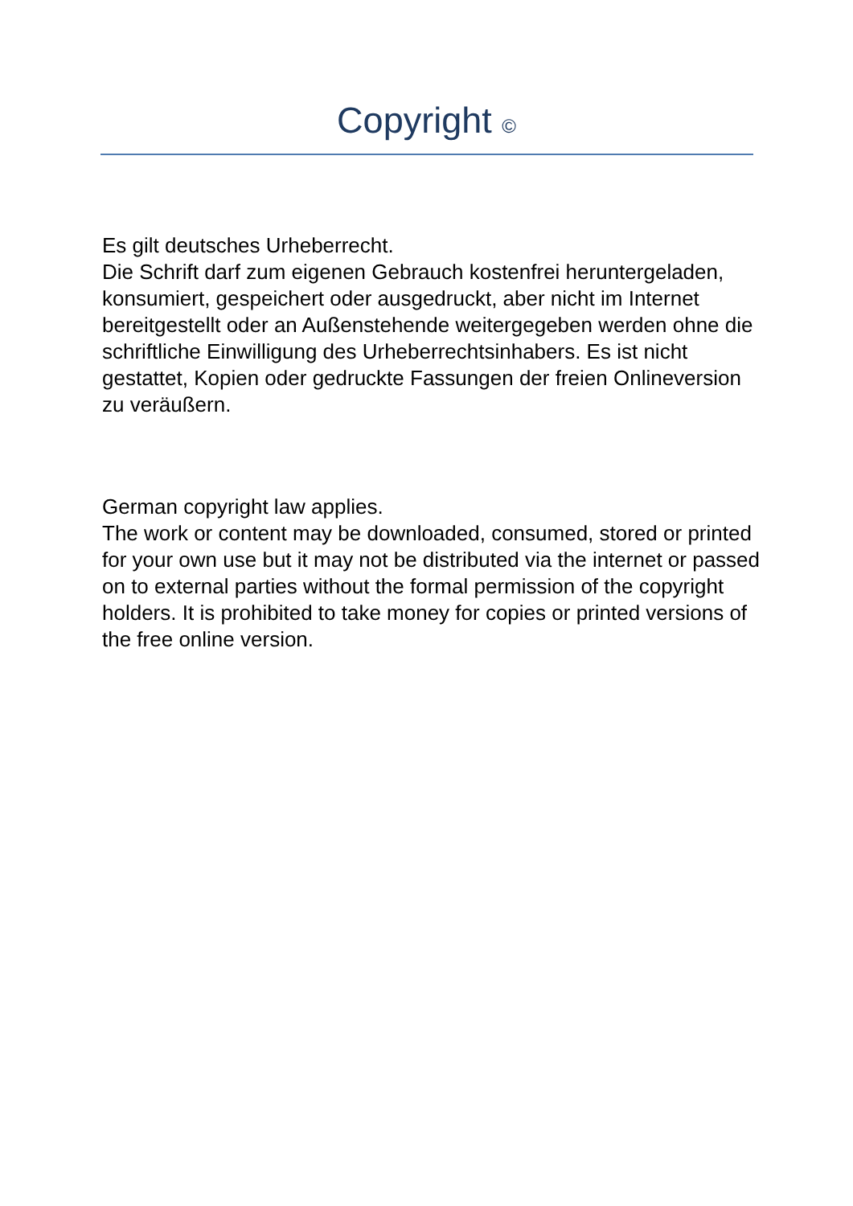Copyright ©
Es gilt deutsches Urheberrecht.
Die Schrift darf zum eigenen Gebrauch kostenfrei heruntergeladen, konsumiert, gespeichert oder ausgedruckt, aber nicht im Internet bereitgestellt oder an Außenstehende weitergegeben werden ohne die schriftliche Einwilligung des Urheberrechtsinhabers. Es ist nicht gestattet, Kopien oder gedruckte Fassungen der freien Onlineversion zu veräußern.
German copyright law applies.
The work or content may be downloaded, consumed, stored or printed for your own use but it may not be distributed via the internet or passed on to external parties without the formal permission of the copyright holders. It is prohibited to take money for copies or printed versions of the free online version.